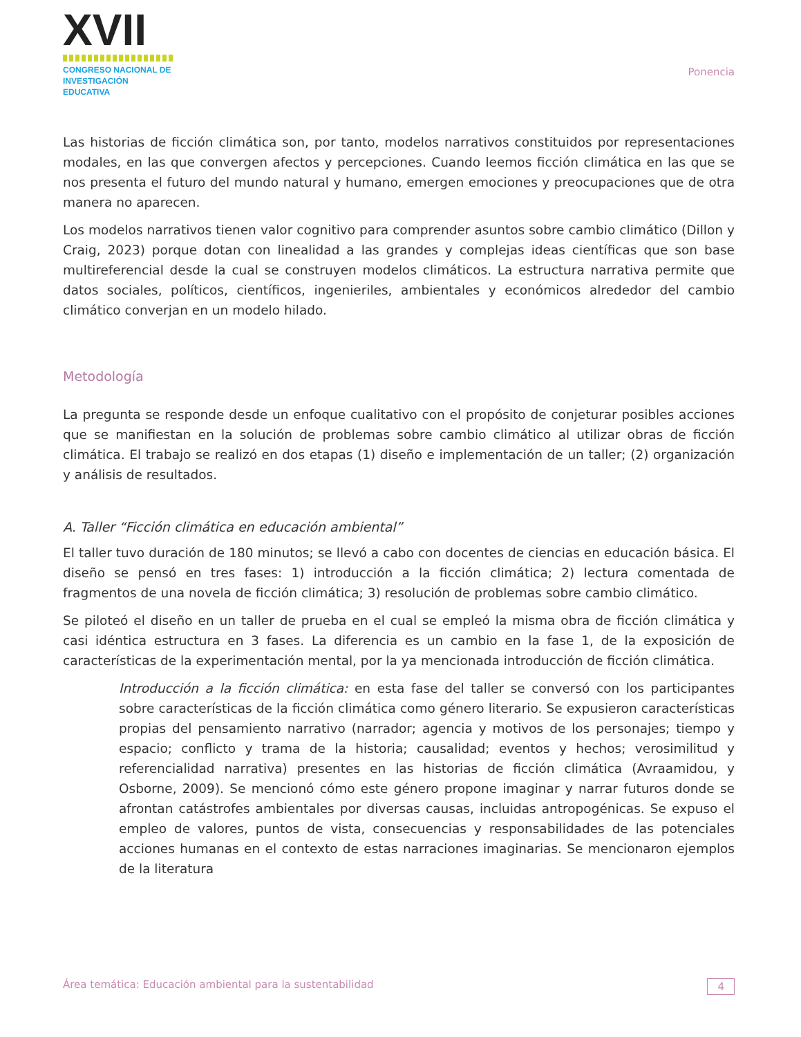XVII
CONGRESO NACIONAL DE
INVESTIGACIÓN EDUCATIVA
Ponencia
Las historias de ficción climática son, por tanto, modelos narrativos constituidos por representaciones modales, en las que convergen afectos y percepciones. Cuando leemos ficción climática en las que se nos presenta el futuro del mundo natural y humano, emergen emociones y preocupaciones que de otra manera no aparecen.
Los modelos narrativos tienen valor cognitivo para comprender asuntos sobre cambio climático (Dillon y Craig, 2023) porque dotan con linealidad a las grandes y complejas ideas científicas que son base multireferencial desde la cual se construyen modelos climáticos. La estructura narrativa permite que datos sociales, políticos, científicos, ingenieriles, ambientales y económicos alrededor del cambio climático converjan en un modelo hilado.
Metodología
La pregunta se responde desde un enfoque cualitativo con el propósito de conjeturar posibles acciones que se manifiestan en la solución de problemas sobre cambio climático al utilizar obras de ficción climática. El trabajo se realizó en dos etapas (1) diseño e implementación de un taller; (2) organización y análisis de resultados.
A. Taller “Ficción climática en educación ambiental”
El taller tuvo duración de 180 minutos; se llevó a cabo con docentes de ciencias en educación básica. El diseño se pensó en tres fases: 1) introducción a la ficción climática; 2) lectura comentada de fragmentos de una novela de ficción climática; 3) resolución de problemas sobre cambio climático.
Se piloteó el diseño en un taller de prueba en el cual se empleó la misma obra de ficción climática y casi idéntica estructura en 3 fases. La diferencia es un cambio en la fase 1, de la exposición de características de la experimentación mental, por la ya mencionada introducción de ficción climática.
Introducción a la ficción climática: en esta fase del taller se conversó con los participantes sobre características de la ficción climática como género literario. Se expusieron características propias del pensamiento narrativo (narrador; agencia y motivos de los personajes; tiempo y espacio; conflicto y trama de la historia; causalidad; eventos y hechos; verosimilitud y referencialidad narrativa) presentes en las historias de ficción climática (Avraamidou, y Osborne, 2009). Se mencionó cómo este género propone imaginar y narrar futuros donde se afrontan catástrofes ambientales por diversas causas, incluidas antropogénicas. Se expuso el empleo de valores, puntos de vista, consecuencias y responsabilidades de las potenciales acciones humanas en el contexto de estas narraciones imaginarias. Se mencionaron ejemplos de la literatura
Área temática: Educación ambiental para la sustentabilidad 4